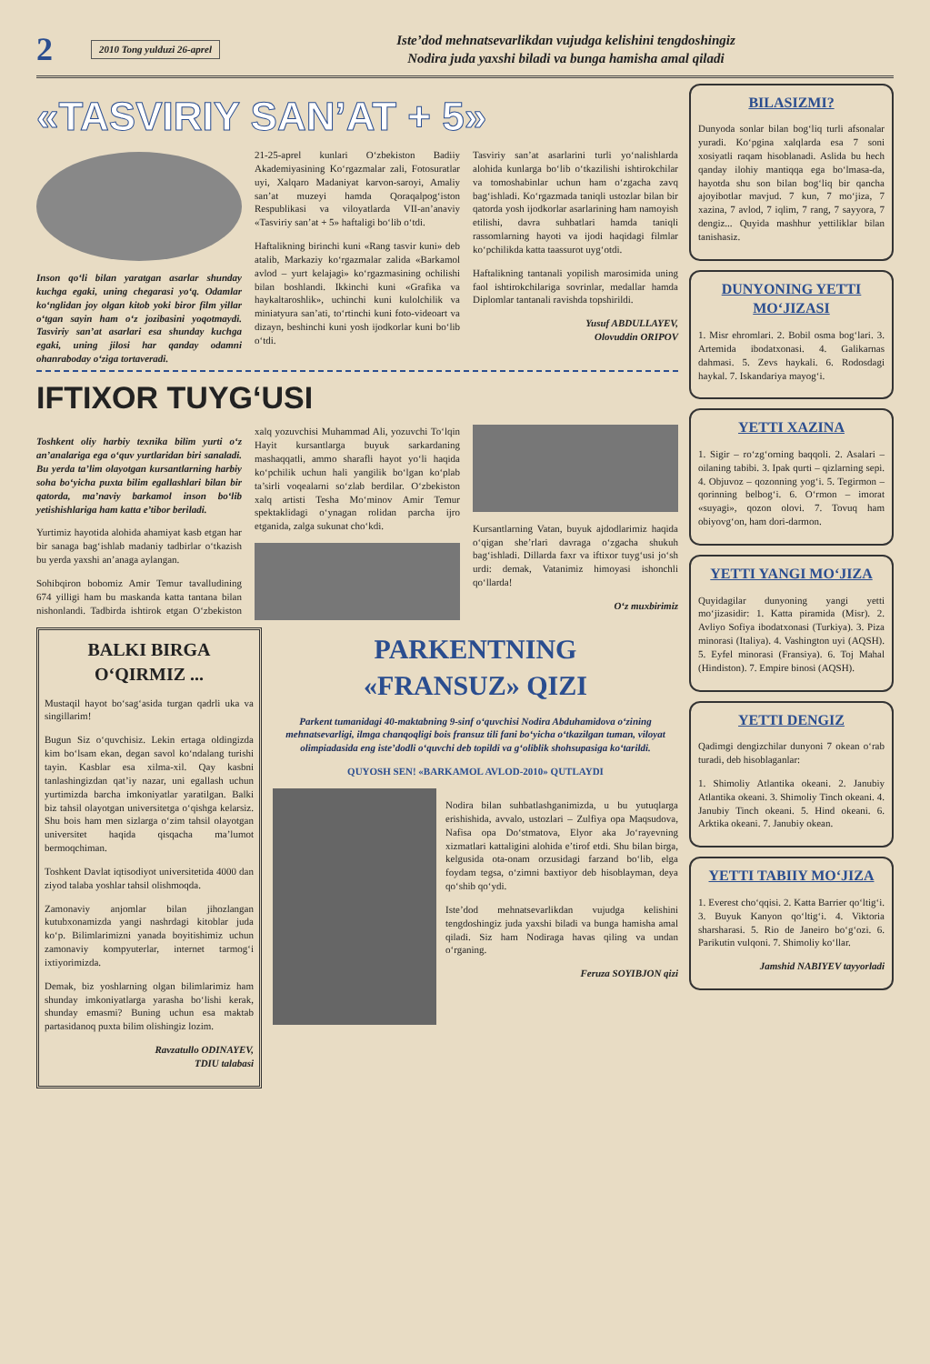2
2010 Tong yulduzi 26-aprel
Iste’dod mehnatsevarlikdan vujudga kelishini tengdoshingiz
Nodira juda yaxshi biladi va bunga hamisha amal qiladi
«TASVIRIY SAN’AT + 5»
Inson qo‘li bilan yaratgan asarlar shunday kuchga egaki, uning chegarasi yo‘q. Odamlar ko‘nglidan joy olgan kitob yoki biror film yillar o‘tgan sayin ham o‘z jozibasini yoqotmaydi. Tasviriy san’at asarlari esa shunday kuchga egaki, uning jilosi har qanday odamni ohanraboday o‘ziga tortaveradi.
21-25-aprel kunlari O‘zbekiston Badiiy Akademiyasining Ko‘rgazmalar zali, Fotosuratlar uyi, Xalqaro Madaniyat karvon-saroyi, Amaliy san’at muzeyi hamda Qoraqalpog‘iston Respublikasi va viloyatlarda VII-an’anaviy «Tasviriy san’at + 5» haftaligi bo‘lib o‘tdi.
Haftalikning birinchi kuni «Rang tasvir kuni» deb atalib, Markaziy ko‘rgazmalar zalida «Barkamol avlod – yurt kelajagi» ko‘rgazmasining ochilishi bilan boshlandi. Ikkinchi kuni «Grafika va haykaltaroshlik», uchinchi kuni kulolchilik va miniatyura san’ati, to‘rtinchi kuni foto-videoart va dizayn, beshinchi kuni yosh ijodkorlar kuni bo‘lib o‘tdi.
Tasviriy san’at asarlarini turli yo‘nalishlarda alohida kunlarga bo‘lib o‘tkazilishi ishtirokchilar va tomoshabinlar uchun ham o‘zgacha zavq bag‘ishladi. Ko‘rgazmada taniqli ustozlar bilan bir qatorda yosh ijodkorlar asarlarining ham namoyish etilishi, davra suhbatlari hamda taniqli rassomlarning hayoti va ijodi haqidagi filmlar ko‘pchilikda katta taassurot uyg‘otdi.
Haftalikning tantanali yopilish marosimida uning faol ishtirokchilariga sovrinlar, medallar hamda Diplomlar tantanali ravishda topshirildi.
Yusuf ABDULLAYEV,
Olovuddin ORIPOV
IFTIXOR TUYG‘USI
Toshkent oliy harbiy texnika bilim yurti o‘z an’analariga ega o‘quv yurtlaridan biri sanaladi. Bu yerda ta’lim olayotgan kursantlarning harbiy soha bo‘yicha puxta bilim egallashlari bilan bir qatorda, ma’naviy barkamol inson bo‘lib yetishishlariga ham katta e’tibor beriladi.
Yurtimiz hayotida alohida ahamiyat kasb etgan har bir sanaga bag‘ishlab madaniy tadbirlar o‘tkazish bu yerda yaxshi an’anaga aylangan.
Sohibqiron bobomiz Amir Temur tavalludining 674 yilligi ham bu maskanda katta tantana bilan nishonlandi. Tadbirda ishtirok etgan O‘zbekiston xalq yozuvchisi Muhammad Ali, yozuvchi To‘lqin Hayit kursantlarga buyuk sarkardaning mashaqqatli, ammo sharafli hayot yo‘li haqida ko‘pchilik uchun hali yangilik bo‘lgan ko‘plab ta’sirli voqealarni so‘zlab berdilar. O‘zbekiston xalq artisti Tesha Mo‘minov Amir Temur spektaklidagi o‘ynagan rolidan parcha ijro etganida, zalga sukunat cho‘kdi.
Kursantlarning Vatan, buyuk ajdodlarimiz haqida o‘qigan she’rlari davraga o‘zgacha shukuh bag‘ishladi. Dillarda faxr va iftixor tuyg‘usi jo‘sh urdi: demak, Vatanimiz himoyasi ishonchli qo‘llarda!
O‘z muxbirimiz
BALKI BIRGA O‘QIRMIZ ...
Mustaqil hayot bo‘sag‘asida turgan qadrli uka va singillarim!
Bugun Siz o‘quvchisiz. Lekin ertaga oldingizda kim bo‘lsam ekan, degan savol ko‘ndalang turishi tayin. Kasblar esa xilma-xil. Qay kasbni tanlashingizdan qat’iy nazar, uni egallash uchun yurtimizda barcha imkoniyatlar yaratilgan. Balki biz tahsil olayotgan universitetga o‘qishga kelarsiz. Shu bois ham men sizlarga o‘zim tahsil olayotgan universitet haqida qisqacha ma’lumot bermoqchiman.
Toshkent Davlat iqtisodiyot universitetida 4000 dan ziyod talaba yoshlar tahsil olishmoqda.
Zamonaviy anjomlar bilan jihozlangan kutubxonamizda yangi nashrdagi kitoblar juda ko‘p. Bilimlarimizni yanada boyitishimiz uchun zamonaviy kompyuterlar, internet tarmog‘i ixtiyorimizda.
Demak, biz yoshlarning olgan bilimlarimiz ham shunday imkoniyatlarga yarasha bo‘lishi kerak, shunday emasmi? Buning uchun esa maktab partasidanoq puxta bilim olishingiz lozim.
Ravzatullo ODINAYEV,
TDIU talabasi
PARKENTNING
«FRANSUZ» QIZI
Parkent tumanidagi 40-maktabning 9-sinf o‘quvchisi Nodira Abduhamidova o‘zining mehnatsevarligi, ilmga chanqoqligi bois fransuz tili fani bo‘yicha o‘tkazilgan tuman, viloyat olimpiadasida eng iste’dodli o‘quvchi deb topildi va g‘oliblik shohsupasiga ko‘tarildi.
QUYOSH SEN! «BARKAMOL AVLOD-2010» QUTLAYDI
Nodira bilan suhbatlashganimizda, u bu yutuqlarga erishishida, avvalo, ustozlari – Zulfiya opa Maqsudova, Nafisa opa Do‘stmatova, Elyor aka Jo‘rayevning xizmatlari kattaligini alohida e’tirof etdi. Shu bilan birga, kelgusida ota-onam orzusidagi farzand bo‘lib, elga foydam tegsa, o‘zimni baxtiyor deb hisoblayman, deya qo‘shib qo‘ydi.
Iste’dod mehnatsevarlikdan vujudga kelishini tengdoshingiz juda yaxshi biladi va bunga hamisha amal qiladi. Siz ham Nodiraga havas qiling va undan o‘rganing.
Feruza SOYIBJON qizi
BILASIZMI?
Dunyoda sonlar bilan bog‘liq turli afsonalar yuradi. Ko‘pgina xalqlarda esa 7 soni xosiyatli raqam hisoblanadi. Aslida bu hech qanday ilohiy mantiqqa ega bo‘lmasa-da, hayotda shu son bilan bog‘liq bir qancha ajoyibotlar mavjud. 7 kun, 7 mo‘jiza, 7 xazina, 7 avlod, 7 iqlim, 7 rang, 7 sayyora, 7 dengiz... Quyida mashhur yettiliklar bilan tanishasiz.
DUNYONING YETTI MO‘JIZASI
1. Misr ehromlari. 2. Bobil osma bog‘lari. 3. Artemida ibodatxonasi. 4. Galikarnas dahmasi. 5. Zevs haykali. 6. Rodosdagi haykal. 7. Iskandariya mayog‘i.
YETTI XAZINA
1. Sigir – ro‘zg‘orning baqqoli. 2. Asalari – oilaning tabibi. 3. Ipak qurti – qizlarning sepi. 4. Objuvoz – qozonning yog‘i. 5. Tegirmon – qorinning belbog‘i. 6. O‘rmon – imorat «suyagi», qozon olovi. 7. Tovuq ham obiyovg‘on, ham dori-darmon.
YETTI YANGI MO‘JIZA
Quyidagilar dunyoning yangi yetti mo‘jizasidir: 1. Katta piramida (Misr). 2. Avliyo Sofiya ibodatxonasi (Turkiya). 3. Piza minorasi (Italiya). 4. Vashington uyi (AQSH). 5. Eyfel minorasi (Fransiya). 6. Toj Mahal (Hindiston). 7. Empire binosi (AQSH).
YETTI DENGIZ
Qadimgi dengizchilar dunyoni 7 okean o‘rab turadi, deb hisoblaganlar:
1. Shimoliy Atlantika okeani. 2. Janubiy Atlantika okeani. 3. Shimoliy Tinch okeani. 4. Janubiy Tinch okeani. 5. Hind okeani. 6. Arktika okeani. 7. Janubiy okean.
YETTI TABIIY MO‘JIZA
1. Everest cho‘qqisi. 2. Katta Barrier qo‘ltig‘i. 3. Buyuk Kanyon qo‘ltig‘i. 4. Viktoria sharsharasi. 5. Rio de Janeiro bo‘g‘ozi. 6. Parikutin vulqoni. 7. Shimoliy ko‘llar.
Jamshid NABIYEV tayyorladi